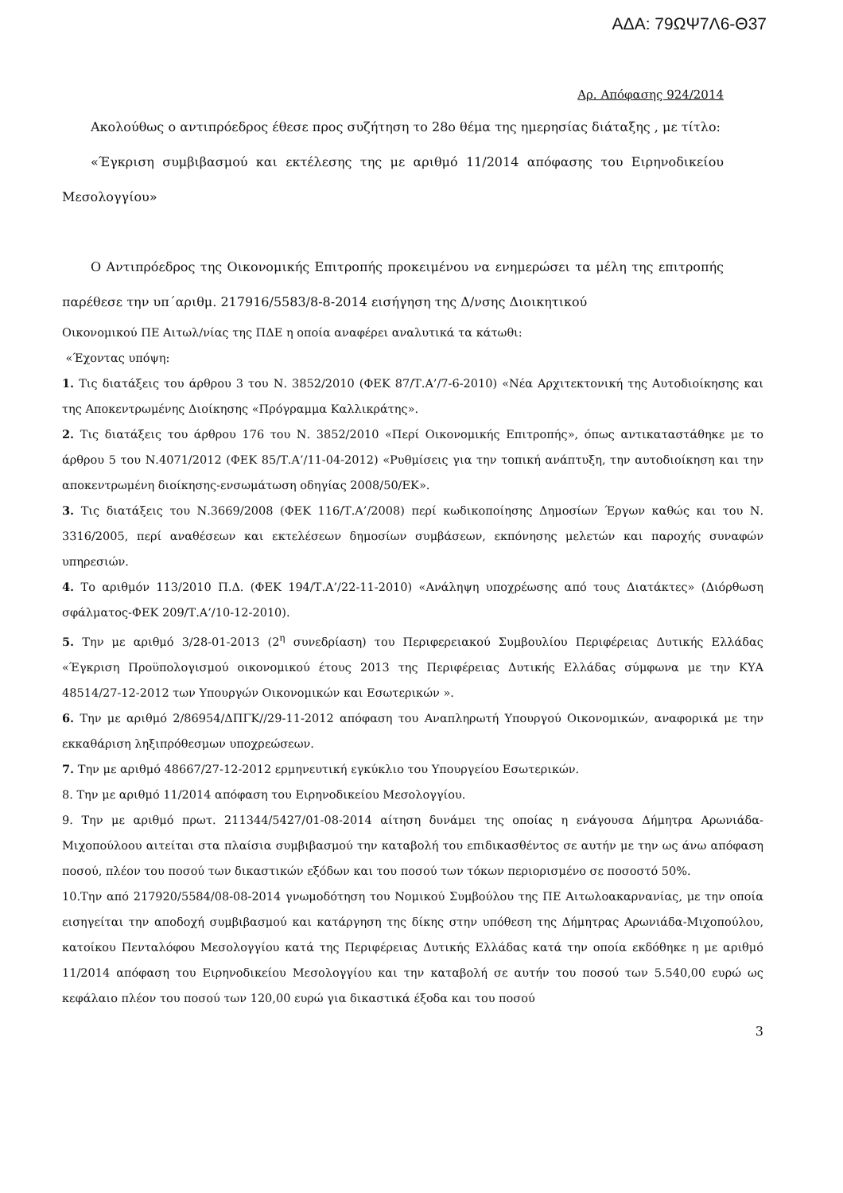ΑΔΑ: 79ΩΨ7Λ6-Θ37
Αρ. Απόφασης 924/2014
Ακολούθως ο αντιπρόεδρος έθεσε προς συζήτηση το 28ο θέμα της ημερησίας διάταξης , με τίτλο:
«Έγκριση συμβιβασμού και εκτέλεσης της με αριθμό 11/2014 απόφασης του Ειρηνοδικείου Μεσολογγίου»
Ο Αντιπρόεδρος της Οικονομικής Επιτροπής προκειμένου να ενημερώσει τα μέλη της επιτροπής παρέθεσε την υπ΄αριθμ. 217916/5583/8-8-2014 εισήγηση της Δ/νσης Διοικητικού
Οικονομικού ΠΕ Αιτωλ/νίας της ΠΔΕ η οποία αναφέρει αναλυτικά τα κάτωθι:
«Έχοντας υπόψη:
1. Τις διατάξεις του άρθρου 3 του Ν. 3852/2010 (ΦΕΚ 87/Τ.Α’/7-6-2010) «Νέα Αρχιτεκτονική της Αυτοδιοίκησης και της Αποκεντρωμένης Διοίκησης «Πρόγραμμα Καλλικράτης».
2. Τις διατάξεις του άρθρου 176 του Ν. 3852/2010 «Περί Οικονομικής Επιτροπής», όπως αντικαταστάθηκε με το άρθρου 5 του Ν.4071/2012 (ΦΕΚ 85/Τ.Α’/11-04-2012) «Ρυθμίσεις για την τοπική ανάπτυξη, την αυτοδιοίκηση και την αποκεντρωμένη διοίκησης-ενσωμάτωση οδηγίας 2008/50/ΕΚ».
3. Τις διατάξεις του Ν.3669/2008 (ΦΕΚ 116/Τ.Α’/2008) περί κωδικοποίησης Δημοσίων Έργων καθώς και του Ν. 3316/2005, περί αναθέσεων και εκτελέσεων δημοσίων συμβάσεων, εκπόνησης μελετών και παροχής συναφών υπηρεσιών.
4. Το αριθμόν 113/2010 Π.Δ. (ΦΕΚ 194/Τ.Α’/22-11-2010) «Ανάληψη υποχρέωσης από τους Διατάκτες» (Διόρθωση σφάλματος-ΦΕΚ 209/Τ.Α’/10-12-2010).
5. Την με αριθμό 3/28-01-2013 (2<sup>η</sup> συνεδρίαση) του Περιφερειακού Συμβουλίου Περιφέρειας Δυτικής Ελλάδας «Έγκριση Προϋπολογισμού οικονομικού έτους 2013 της Περιφέρειας Δυτικής Ελλάδας σύμφωνα με την ΚΥΑ 48514/27-12-2012 των Υπουργών Οικονομικών και Εσωτερικών ».
6. Την με αριθμό 2/86954/ΔΠΓΚ//29-11-2012 απόφαση του Αναπληρωτή Υπουργού Οικονομικών, αναφορικά με την εκκαθάριση ληξιπρόθεσμων υποχρεώσεων.
7. Την με αριθμό 48667/27-12-2012 ερμηνευτική εγκύκλιο του Υπουργείου Εσωτερικών.
8. Την με αριθμό 11/2014 απόφαση του Ειρηνοδικείου Μεσολογγίου.
9. Την με αριθμό πρωτ. 211344/5427/01-08-2014 αίτηση δυνάμει της οποίας η ενάγουσα Δήμητρα Αρωνιάδα-Μιχοπούλοου αιτείται στα πλαίσια συμβιβασμού την καταβολή του επιδικασθέντος σε αυτήν με την ως άνω απόφαση ποσού, πλέον του ποσού των δικαστικών εξόδων και του ποσού των τόκων περιορισμένο σε ποσοστό 50%.
10.Την από 217920/5584/08-08-2014 γνωμοδότηση του Νομικού Συμβούλου της ΠΕ Αιτωλοακαρνανίας, με την οποία εισηγείται την αποδοχή συμβιβασμού και κατάργηση της δίκης στην υπόθεση της Δήμητρας Αρωνιάδα-Μιχοπούλου, κατοίκου Πενταλόφου Μεσολογγίου κατά της Περιφέρειας Δυτικής Ελλάδας κατά την οποία εκδόθηκε η με αριθμό 11/2014 απόφαση του Ειρηνοδικείου Μεσολογγίου και την καταβολή σε αυτήν του ποσού των 5.540,00 ευρώ ως κεφάλαιο πλέον του ποσού των 120,00 ευρώ για δικαστικά έξοδα και του ποσού
3